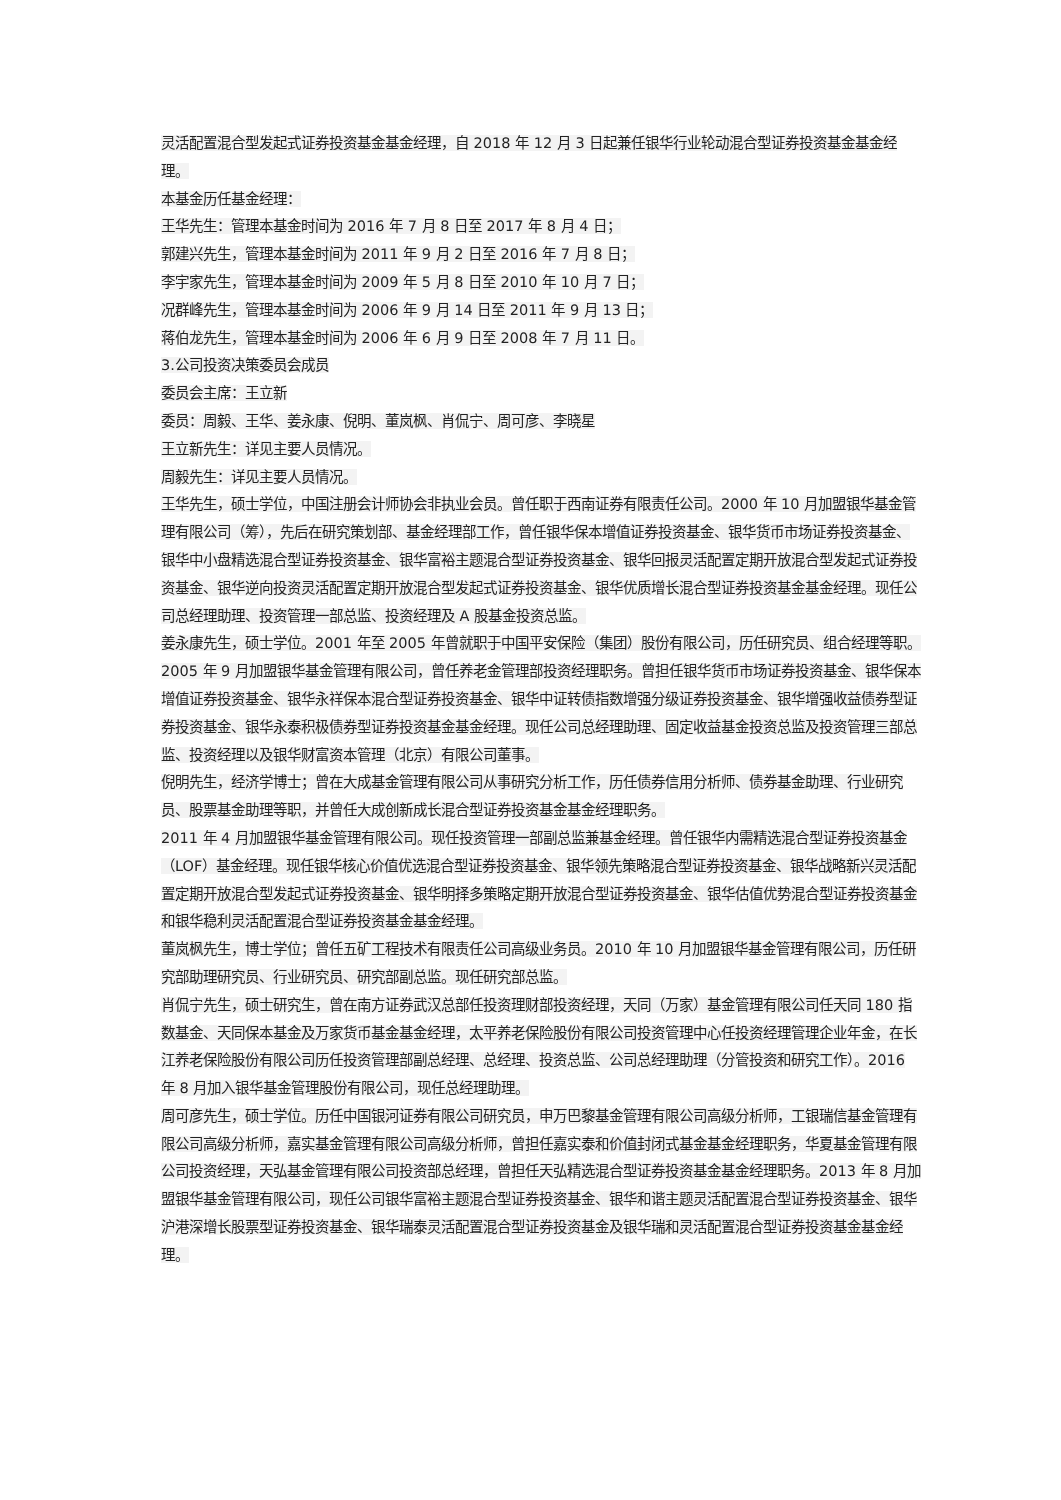灵活配置混合型发起式证券投资基金基金经理，自 2018 年 12 月 3 日起兼任银华行业轮动混合型证券投资基金基金经理。
本基金历任基金经理：
王华先生：管理本基金时间为 2016 年 7 月 8 日至 2017 年 8 月 4 日；
郭建兴先生，管理本基金时间为 2011 年 9 月 2 日至 2016 年 7 月 8 日；
李宇家先生，管理本基金时间为 2009 年 5 月 8 日至 2010 年 10 月 7 日；
况群峰先生，管理本基金时间为 2006 年 9 月 14 日至 2011 年 9 月 13 日；
蒋伯龙先生，管理本基金时间为 2006 年 6 月 9 日至 2008 年 7 月 11 日。
3.公司投资决策委员会成员
委员会主席：王立新
委员：周毅、王华、姜永康、倪明、董岚枫、肖侃宁、周可彦、李晓星
王立新先生：详见主要人员情况。
周毅先生：详见主要人员情况。
王华先生，硕士学位，中国注册会计师协会非执业会员。曾任职于西南证券有限责任公司。2000 年 10 月加盟银华基金管理有限公司（筹），先后在研究策划部、基金经理部工作，曾任银华保本增值证券投资基金、银华货币市场证券投资基金、银华中小盘精选混合型证券投资基金、银华富裕主题混合型证券投资基金、银华回报灵活配置定期开放混合型发起式证券投资基金、银华逆向投资灵活配置定期开放混合型发起式证券投资基金、银华优质增长混合型证券投资基金基金经理。现任公司总经理助理、投资管理一部总监、投资经理及 A 股基金投资总监。
姜永康先生，硕士学位。2001 年至 2005 年曾就职于中国平安保险（集团）股份有限公司，历任研究员、组合经理等职。2005 年 9 月加盟银华基金管理有限公司，曾任养老金管理部投资经理职务。曾担任银华货币市场证券投资基金、银华保本增值证券投资基金、银华永祥保本混合型证券投资基金、银华中证转债指数增强分级证券投资基金、银华增强收益债券型证券投资基金、银华永泰积极债券型证券投资基金基金经理。现任公司总经理助理、固定收益基金投资总监及投资管理三部总监、投资经理以及银华财富资本管理（北京）有限公司董事。
倪明先生，经济学博士；曾在大成基金管理有限公司从事研究分析工作，历任债券信用分析师、债券基金助理、行业研究员、股票基金助理等职，并曾任大成创新成长混合型证券投资基金基金经理职务。
2011 年 4 月加盟银华基金管理有限公司。现任投资管理一部副总监兼基金经理。曾任银华内需精选混合型证券投资基金（LOF）基金经理。现任银华核心价值优选混合型证券投资基金、银华领先策略混合型证券投资基金、银华战略新兴灵活配置定期开放混合型发起式证券投资基金、银华明择多策略定期开放混合型证券投资基金、银华估值优势混合型证券投资基金和银华稳利灵活配置混合型证券投资基金基金经理。
董岚枫先生，博士学位；曾任五矿工程技术有限责任公司高级业务员。2010 年 10 月加盟银华基金管理有限公司，历任研究部助理研究员、行业研究员、研究部副总监。现任研究部总监。
肖侃宁先生，硕士研究生，曾在南方证券武汉总部任投资理财部投资经理，天同（万家）基金管理有限公司任天同 180 指数基金、天同保本基金及万家货币基金基金经理，太平养老保险股份有限公司投资管理中心任投资经理管理企业年金，在长江养老保险股份有限公司历任投资管理部副总经理、总经理、投资总监、公司总经理助理（分管投资和研究工作）。2016 年 8 月加入银华基金管理股份有限公司，现任总经理助理。
周可彦先生，硕士学位。历任中国银河证券有限公司研究员，申万巴黎基金管理有限公司高级分析师，工银瑞信基金管理有限公司高级分析师，嘉实基金管理有限公司高级分析师，曾担任嘉实泰和价值封闭式基金基金经理职务，华夏基金管理有限公司投资经理，天弘基金管理有限公司投资部总经理，曾担任天弘精选混合型证券投资基金基金经理职务。2013 年 8 月加盟银华基金管理有限公司，现任公司银华富裕主题混合型证券投资基金、银华和谐主题灵活配置混合型证券投资基金、银华沪港深增长股票型证券投资基金、银华瑞泰灵活配置混合型证券投资基金及银华瑞和灵活配置混合型证券投资基金基金经理。